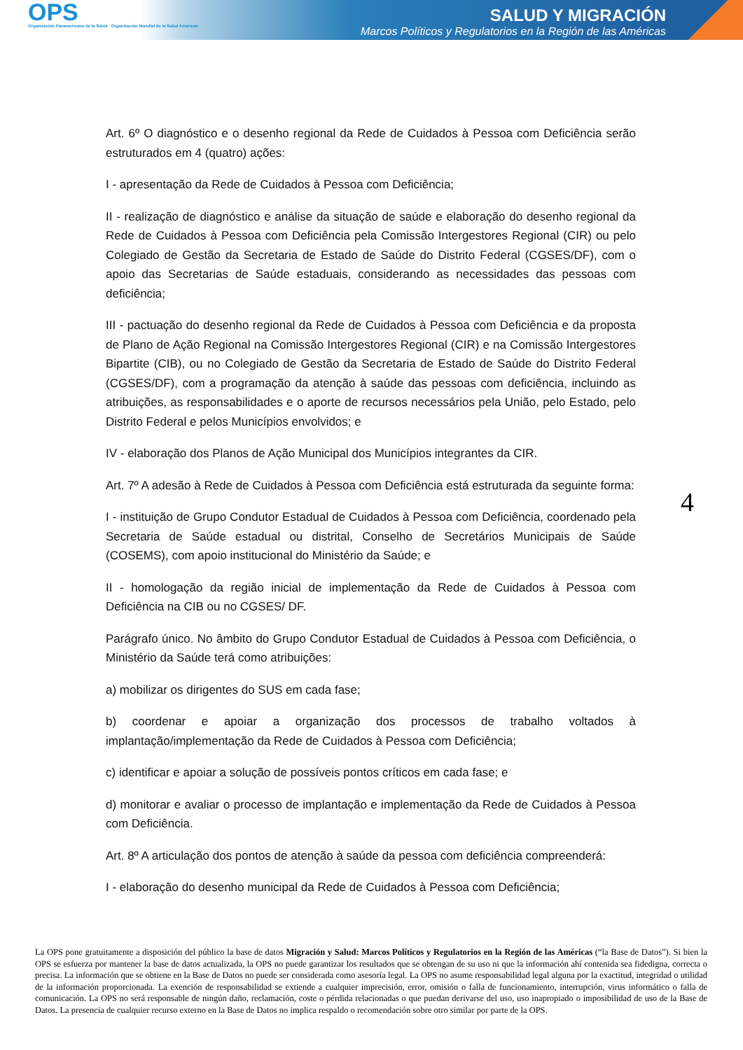OPS
Organización Panamericana de la Salud Organización Mundial de la Salud Américas
SALUD Y MIGRACIÓN
Marcos Políticos y Regulatorios en la Región de las Américas
Art. 6º O diagnóstico e o desenho regional da Rede de Cuidados à Pessoa com Deficiência serão estruturados em 4 (quatro) ações:
I - apresentação da Rede de Cuidados à Pessoa com Deficiência;
II - realização de diagnóstico e análise da situação de saúde e elaboração do desenho regional da Rede de Cuidados à Pessoa com Deficiência pela Comissão Intergestores Regional (CIR) ou pelo Colegiado de Gestão da Secretaria de Estado de Saúde do Distrito Federal (CGSES/DF), com o apoio das Secretarias de Saúde estaduais, considerando as necessidades das pessoas com deficiência;
III - pactuação do desenho regional da Rede de Cuidados à Pessoa com Deficiência e da proposta de Plano de Ação Regional na Comissão Intergestores Regional (CIR) e na Comissão Intergestores Bipartite (CIB), ou no Colegiado de Gestão da Secretaria de Estado de Saúde do Distrito Federal (CGSES/DF), com a programação da atenção à saúde das pessoas com deficiência, incluindo as atribuições, as responsabilidades e o aporte de recursos necessários pela União, pelo Estado, pelo Distrito Federal e pelos Municípios envolvidos; e
IV - elaboração dos Planos de Ação Municipal dos Municípios integrantes da CIR.
Art. 7º A adesão à Rede de Cuidados à Pessoa com Deficiência está estruturada da seguinte forma:
I - instituição de Grupo Condutor Estadual de Cuidados à Pessoa com Deficiência, coordenado pela Secretaria de Saúde estadual ou distrital, Conselho de Secretários Municipais de Saúde (COSEMS), com apoio institucional do Ministério da Saúde; e
II - homologação da região inicial de implementação da Rede de Cuidados à Pessoa com Deficiência na CIB ou no CGSES/ DF.
Parágrafo único. No âmbito do Grupo Condutor Estadual de Cuidados à Pessoa com Deficiência, o Ministério da Saúde terá como atribuições:
a) mobilizar os dirigentes do SUS em cada fase;
b) coordenar e apoiar a organização dos processos de trabalho voltados à implantação/implementação da Rede de Cuidados à Pessoa com Deficiência;
c) identificar e apoiar a solução de possíveis pontos críticos em cada fase; e
d) monitorar e avaliar o processo de implantação e implementação da Rede de Cuidados à Pessoa com Deficiência.
Art. 8º A articulação dos pontos de atenção à saúde da pessoa com deficiência compreenderá:
I - elaboração do desenho municipal da Rede de Cuidados à Pessoa com Deficiência;
4
La OPS pone gratuitamente a disposición del público la base de datos Migración y Salud: Marcos Políticos y Regulatorios en la Región de las Américas (“la Base de Datos”). Si bien la OPS se esfuerza por mantener la base de datos actualizada, la OPS no puede garantizar los resultados que se obtengan de su uso ni que la información ahí contenida sea fidedigna, correcta o precisa. La información que se obtiene en la Base de Datos no puede ser considerada como asesoría legal. La OPS no asume responsabilidad legal alguna por la exactitud, integridad o utilidad de la información proporcionada. La exención de responsabilidad se extiende a cualquier imprecisión, error, omisión o falla de funcionamiento, interrupción, virus informático o falla de comunicación. La OPS no será responsable de ningún daño, reclamación, coste o pérdida relacionadas o que puedan derivarse del uso, uso inapropiado o imposibilidad de uso de la Base de Datos. La presencia de cualquier recurso externo en la Base de Datos no implica respaldo o recomendación sobre otro similar por parte de la OPS.